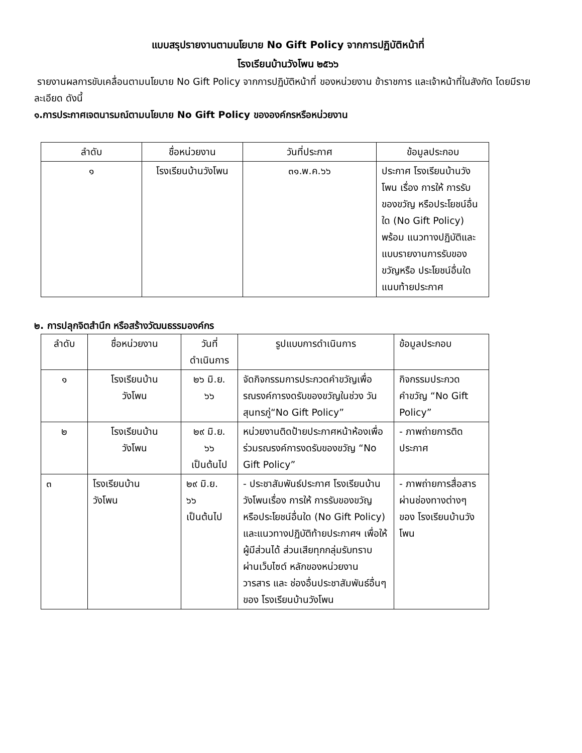แบบสรุปรายงานตามนโยบาย No Gift Policy จากการปฏิบัติหน้าที่
โรงเรียนบ้านวังโพน ๒๕๖๖
รายงานผลการขับเคลื่อนตามนโยบาย No Gift Policy จากการปฏิบัติหน้าที่ ของหน่วยงาน ข้าราชการ และเจ้าหน้าที่ในสังกัด โดยมีรายละเอียด ดังนี้
๑.การประกาศเจตนารมณ์ตามนโยบาย No Gift Policy ขององค์กรหรือหน่วยงาน
| ลำดับ | ชื่อหน่วยงาน | วันที่ประกาศ | ข้อมูลประกอบ |
| --- | --- | --- | --- |
| ๑ | โรงเรียนบ้านวังโพน | ๓๑.พ.ค.๖๖ | ประกาศ โรงเรียนบ้านวังโพน เรื่อง การให้ การรับของขวัญ หรือประโยชน์อื่นใด (No Gift Policy) พร้อม แนวทางปฏิบัติและแบบรายงานการรับของขวัญหรือ ประโยชน์อื่นใด แนบท้ายประกาศ |
๒. การปลุกจิตสำนึก หรือสร้างวัฒนธรรมองค์กร
| ลำดับ | ชื่อหน่วยงาน | วันที่ ดำเนินการ | รูปแบบการดำเนินการ | ข้อมูลประกอบ |
| --- | --- | --- | --- | --- |
| ๑ | โรงเรียนบ้าน วังโพน | ๒๖ มิ.ย. ๖๖ | จัดกิจกรรมการประกวดคำขวัญเพื่อรณรงค์การงดรับของขวัญในช่วง วันสุนทรภู่“No Gift Policy” | กิจกรรมประกวดคำขวัญ “No Gift Policy” |
| ๒ | โรงเรียนบ้าน วังโพน | ๒๙ มิ.ย. ๖๖ เป็นต้นไป | หน่วยงานติดป้ายประกาศหน้าห้องเพื่อร่วมรณรงค์การงดรับของขวัญ “No Gift Policy” | - ภาพถ่ายการติดประกาศ |
| ๓ | โรงเรียนบ้าน วังโพน | ๒๙ มิ.ย. ๖๖ เป็นต้นไป | - ประชาสัมพันธ์ประกาศ โรงเรียนบ้านวังโพนเรื่อง การให้ การรับของขวัญ หรือประโยชน์อื่นใด (No Gift Policy) และแนวทางปฏิบัติท้ายประกาศฯ เพื่อให้ผู้มีส่วนได้ ส่วนเสียทุกกลุ่มรับทราบ ผ่านเว็บไซต์ หลักของหน่วยงาน วารสาร และ ช่องอื่นประชาสัมพันธ์อื่นๆ ของ โรงเรียนบ้านวังโพน | - ภาพถ่ายการสื่อสาร ผ่านช่องทางต่างๆ ของ โรงเรียนบ้านวังโพน |